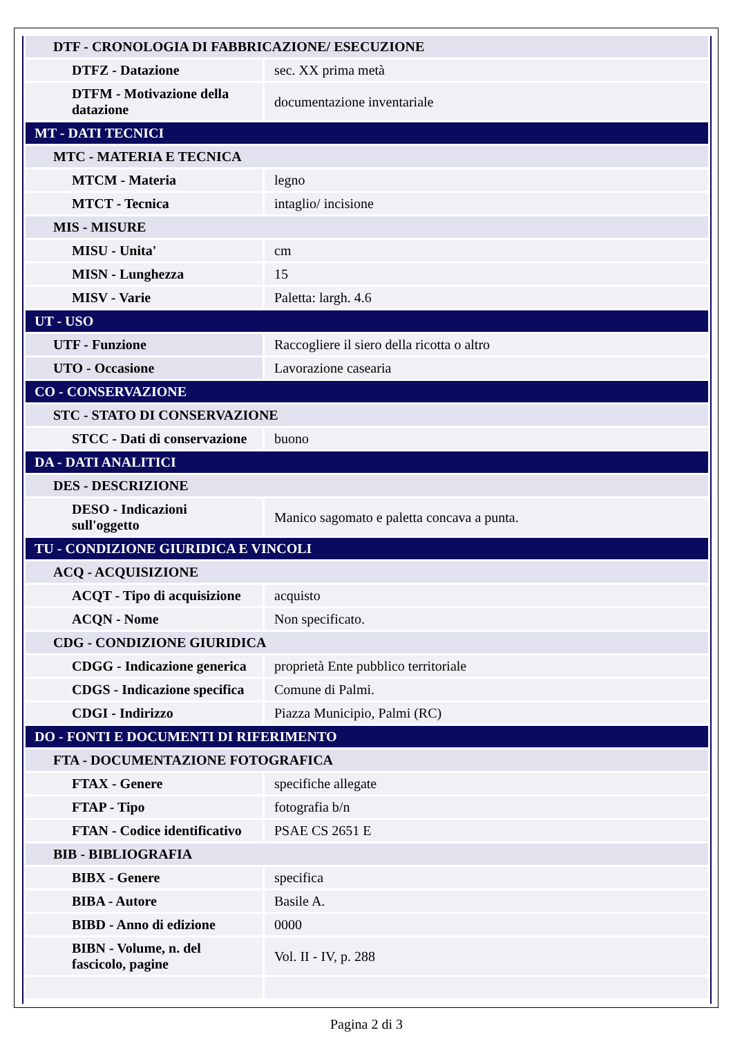| DTF - CRONOLOGIA DI FABBRICAZIONE/ ESECUZIONE | |
| DTFZ - Datazione | sec. XX prima metà |
| DTFM - Motivazione della datazione | documentazione inventariale |
| MT - DATI TECNICI | |
| MTC - MATERIA E TECNICA | |
| MTCM - Materia | legno |
| MTCT - Tecnica | intaglio/ incisione |
| MIS - MISURE | |
| MISU - Unita' | cm |
| MISN - Lunghezza | 15 |
| MISV - Varie | Paletta: largh. 4.6 |
| UT - USO | |
| UTF - Funzione | Raccogliere il siero della ricotta o altro |
| UTO - Occasione | Lavorazione casearia |
| CO - CONSERVAZIONE | |
| STC - STATO DI CONSERVAZIONE | |
| STCC - Dati di conservazione | buono |
| DA - DATI ANALITICI | |
| DES - DESCRIZIONE | |
| DESO - Indicazioni sull'oggetto | Manico sagomato e paletta concava a punta. |
| TU - CONDIZIONE GIURIDICA E VINCOLI | |
| ACQ - ACQUISIZIONE | |
| ACQT - Tipo di acquisizione | acquisto |
| ACQN - Nome | Non specificato. |
| CDG - CONDIZIONE GIURIDICA | |
| CDGG - Indicazione generica | proprietà Ente pubblico territoriale |
| CDGS - Indicazione specifica | Comune di Palmi. |
| CDGI - Indirizzo | Piazza Municipio, Palmi (RC) |
| DO - FONTI E DOCUMENTI DI RIFERIMENTO | |
| FTA - DOCUMENTAZIONE FOTOGRAFICA | |
| FTAX - Genere | specifiche allegate |
| FTAP - Tipo | fotografia b/n |
| FTAN - Codice identificativo | PSAE CS 2651 E |
| BIB - BIBLIOGRAFIA | |
| BIBX - Genere | specifica |
| BIBA - Autore | Basile A. |
| BIBD - Anno di edizione | 0000 |
| BIBN - Volume, n. del fascicolo, pagine | Vol. II - IV, p. 288 |
Pagina 2 di 3